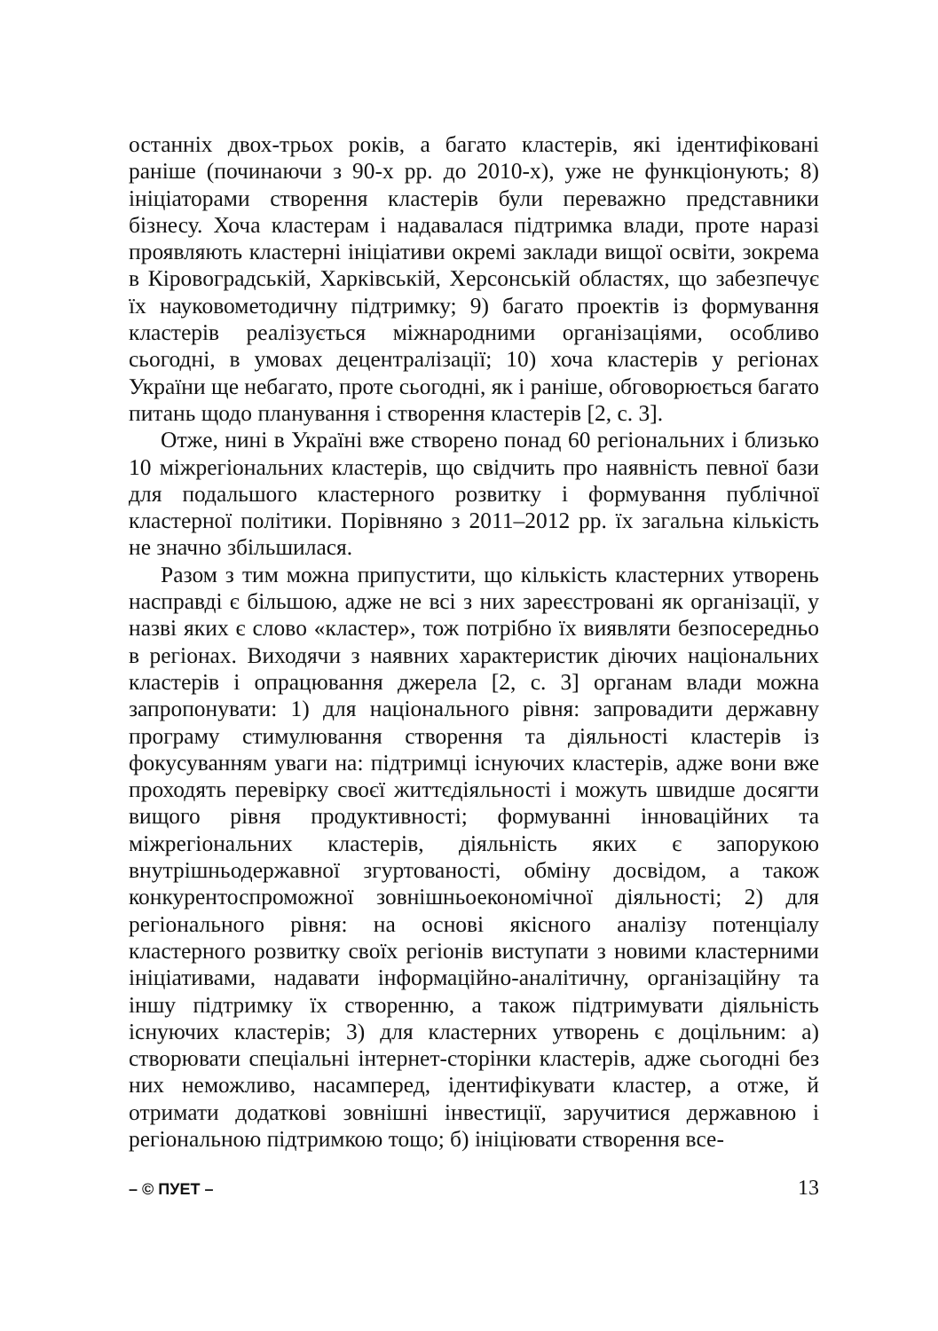останніх двох-трьох років, а багато кластерів, які ідентифіковані раніше (починаючи з 90-х рр. до 2010-х), уже не функціонують; 8) ініціаторами створення кластерів були переважно представники бізнесу. Хоча кластерам і надавалася підтримка влади, проте наразі проявляють кластерні ініціативи окремі заклади вищої освіти, зокрема в Кіровоградській, Харківській, Херсонській областях, що забезпечує їх науковометодичну підтримку; 9) багато проектів із формування кластерів реалізується міжнародними організаціями, особливо сьогодні, в умовах децентралізації; 10) хоча кластерів у регіонах України ще небагато, проте сьогодні, як і раніше, обговорюється багато питань щодо планування і створення кластерів [2, с. 3].
Отже, нині в Україні вже створено понад 60 регіональних і близько 10 міжрегіональних кластерів, що свідчить про наявність певної бази для подальшого кластерного розвитку і формування публічної кластерної політики. Порівняно з 2011–2012 рр. їх загальна кількість не значно збільшилася.
Разом з тим можна припустити, що кількість кластерних утворень насправді є більшою, адже не всі з них зареєстровані як організації, у назві яких є слово «кластер», тож потрібно їх виявляти безпосередньо в регіонах. Виходячи з наявних характеристик діючих національних кластерів і опрацювання джерела [2, с. 3] органам влади можна запропонувати: 1) для національного рівня: запровадити державну програму стимулювання створення та діяльності кластерів із фокусуванням уваги на: підтримці існуючих кластерів, адже вони вже проходять перевірку своєї життєдіяльності і можуть швидше досягти вищого рівня продуктивності; формуванні інноваційних та міжрегіональних кластерів, діяльність яких є запорукою внутрішньодержавної згуртованості, обміну досвідом, а також конкурентоспроможної зовнішньоекономічної діяльності; 2) для регіонального рівня: на основі якісного аналізу потенціалу кластерного розвитку своїх регіонів виступати з новими кластерними ініціативами, надавати інформаційно-аналітичну, організаційну та іншу підтримку їх створенню, а також підтримувати діяльність існуючих кластерів; 3) для кластерних утворень є доцільним: а) створювати спеціальні інтернет-сторінки кластерів, адже сьогодні без них неможливо, насамперед, ідентифікувати кластер, а отже, й отримати додаткові зовнішні інвестиції, заручитися державною і регіональною підтримкою тощо; б) ініціювати створення все-
– © ПУЕТ – 13